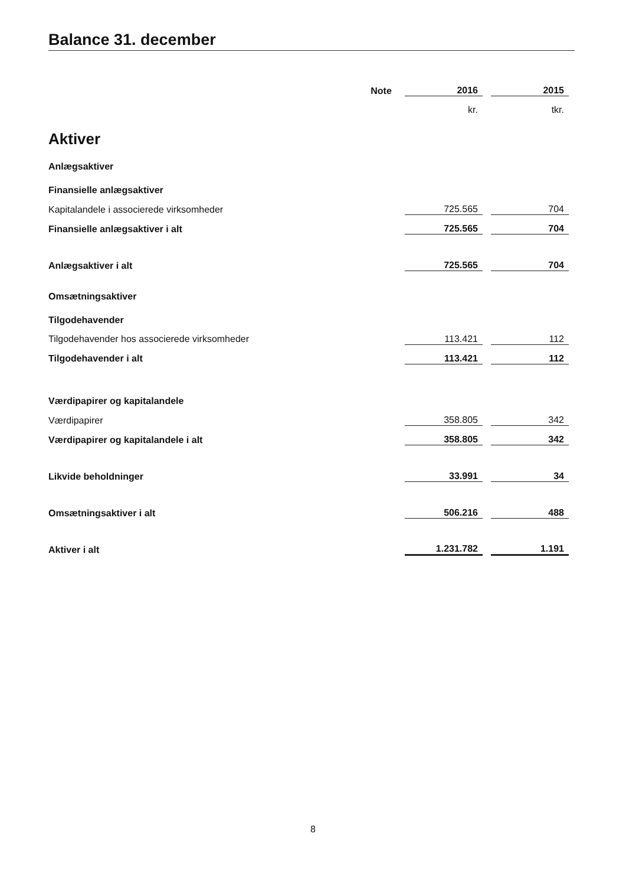Balance 31. december
| | Note | 2016 | | 2015 |
| | | kr. | | tkr. |
| Aktiver | | | | |
| Anlægsaktiver | | | | |
| Finansielle anlægsaktiver | | | | |
| Kapitalandele i associerede virksomheder | | 725.565 | | 704 |
| Finansielle anlægsaktiver i alt | | 725.565 | | 704 |
| Anlægsaktiver i alt | | 725.565 | | 704 |
| Omsætningsaktiver | | | | |
| Tilgodehavender | | | | |
| Tilgodehavender hos associerede virksomheder | | 113.421 | | 112 |
| Tilgodehavender i alt | | 113.421 | | 112 |
| Værdipapirer og kapitalandele | | | | |
| Værdipapirer | | 358.805 | | 342 |
| Værdipapirer og kapitalandele i alt | | 358.805 | | 342 |
| Likvide beholdninger | | 33.991 | | 34 |
| Omsætningsaktiver i alt | | 506.216 | | 488 |
| Aktiver i alt | | 1.231.782 | | 1.191 |
8